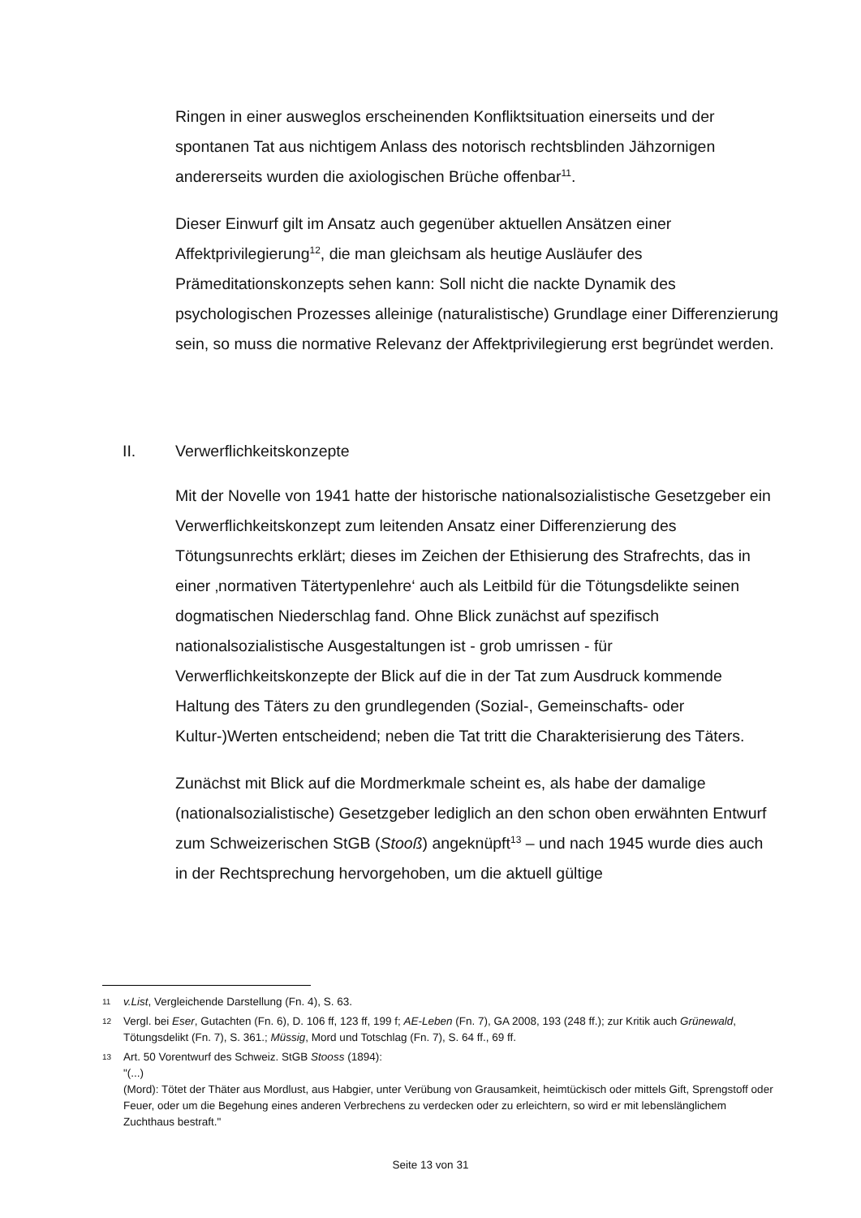Ringen in einer ausweglos erscheinenden Konfliktsituation einerseits und der spontanen Tat aus nichtigem Anlass des notorisch rechtsblinden Jähzornigen andererseits wurden die axiologischen Brüche offenbar<sup>11</sup>.
Dieser Einwurf gilt im Ansatz auch gegenüber aktuellen Ansätzen einer Affektprivilegierung<sup>12</sup>, die man gleichsam als heutige Ausläufer des Prämeditationskonzepts sehen kann: Soll nicht die nackte Dynamik des psychologischen Prozesses alleinige (naturalistische) Grundlage einer Differenzierung sein, so muss die normative Relevanz der Affektprivilegierung erst begründet werden.
II. Verwerflichkeitskonzepte
Mit der Novelle von 1941 hatte der historische nationalsozialistische Gesetzgeber ein Verwerflichkeitskonzept zum leitenden Ansatz einer Differenzierung des Tötungsunrechts erklärt; dieses im Zeichen der Ethisierung des Strafrechts, das in einer ‚normativen Tätertypenlehre‘ auch als Leitbild für die Tötungsdelikte seinen dogmatischen Niederschlag fand. Ohne Blick zunächst auf spezifisch nationalsozialistische Ausgestaltungen ist - grob umrissen - für Verwerflichkeitskonzepte der Blick auf die in der Tat zum Ausdruck kommende Haltung des Täters zu den grundlegenden (Sozial-, Gemeinschafts- oder Kultur-)Werten entscheidend; neben die Tat tritt die Charakterisierung des Täters.
Zunächst mit Blick auf die Mordmerkmale scheint es, als habe der damalige (nationalsozialistische) Gesetzgeber lediglich an den schon oben erwähnten Entwurf zum Schweizerischen StGB (Stooß) angeknüpft<sup>13</sup> – und nach 1945 wurde dies auch in der Rechtsprechung hervorgehoben, um die aktuell gültige
11 v.List, Vergleichende Darstellung (Fn. 4), S. 63.
12 Vergl. bei Eser, Gutachten (Fn. 6), D. 106 ff, 123 ff, 199 f; AE-Leben (Fn. 7), GA 2008, 193 (248 ff.); zur Kritik auch Grünewald, Tötungsdelikt (Fn. 7), S. 361.; Müssig, Mord und Totschlag (Fn. 7), S. 64 ff., 69 ff.
13 Art. 50 Vorentwurf des Schweiz. StGB Stooss (1894):
"(...)
(Mord): Tötet der Thäter aus Mordlust, aus Habgier, unter Verübung von Grausamkeit, heimtückisch oder mittels Gift, Sprengstoff oder Feuer, oder um die Begehung eines anderen Verbrechens zu verdecken oder zu erleichtern, so wird er mit lebenslänglichem Zuchthaus bestraft."
Seite 13 von 31